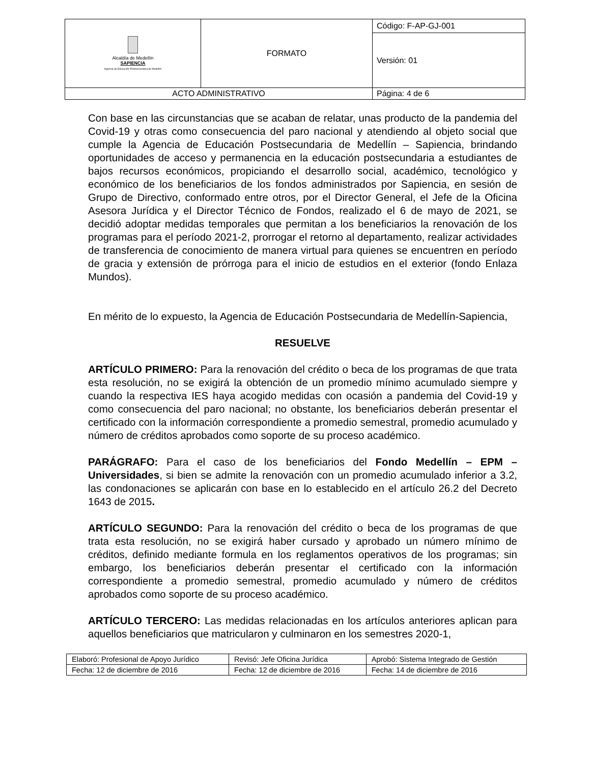| Alcaldía de Medellín SAPIENCIA Agencia de Educación Postsecundaria de Medellín | FORMATO | Código: F-AP-GJ-001 |
| | | Versión: 01 |
| ACTO ADMINISTRATIVO | | Página: 4 de 6 |
Con base en las circunstancias que se acaban de relatar, unas producto de la pandemia del Covid-19 y otras como consecuencia del paro nacional y atendiendo al objeto social que cumple la Agencia de Educación Postsecundaria de Medellín – Sapiencia, brindando oportunidades de acceso y permanencia en la educación postsecundaria a estudiantes de bajos recursos económicos, propiciando el desarrollo social, académico, tecnológico y económico de los beneficiarios de los fondos administrados por Sapiencia, en sesión de Grupo de Directivo, conformado entre otros, por el Director General, el Jefe de la Oficina Asesora Jurídica y el Director Técnico de Fondos, realizado el 6 de mayo de 2021, se decidió adoptar medidas temporales que permitan a los beneficiarios la renovación de los programas para el período 2021-2, prorrogar el retorno al departamento, realizar actividades de transferencia de conocimiento de manera virtual para quienes se encuentren en período de gracia y extensión de prórroga para el inicio de estudios en el exterior (fondo Enlaza Mundos).
En mérito de lo expuesto, la Agencia de Educación Postsecundaria de Medellín-Sapiencia,
RESUELVE
ARTÍCULO PRIMERO: Para la renovación del crédito o beca de los programas de que trata esta resolución, no se exigirá la obtención de un promedio mínimo acumulado siempre y cuando la respectiva IES haya acogido medidas con ocasión a pandemia del Covid-19 y como consecuencia del paro nacional; no obstante, los beneficiarios deberán presentar el certificado con la información correspondiente a promedio semestral, promedio acumulado y número de créditos aprobados como soporte de su proceso académico.
PARÁGRAFO: Para el caso de los beneficiarios del Fondo Medellín – EPM – Universidades, si bien se admite la renovación con un promedio acumulado inferior a 3.2, las condonaciones se aplicarán con base en lo establecido en el artículo 26.2 del Decreto 1643 de 2015.
ARTÍCULO SEGUNDO: Para la renovación del crédito o beca de los programas de que trata esta resolución, no se exigirá haber cursado y aprobado un número mínimo de créditos, definido mediante formula en los reglamentos operativos de los programas; sin embargo, los beneficiarios deberán presentar el certificado con la información correspondiente a promedio semestral, promedio acumulado y número de créditos aprobados como soporte de su proceso académico.
ARTÍCULO TERCERO: Las medidas relacionadas en los artículos anteriores aplican para aquellos beneficiarios que matricularon y culminaron en los semestres 2020-1,
| Elaboró: Profesional de Apoyo Jurídico | Revisó: Jefe Oficina Jurídica | Aprobó: Sistema Integrado de Gestión |
| Fecha: 12 de diciembre de 2016 | Fecha: 12 de diciembre de 2016 | Fecha: 14 de diciembre de 2016 |